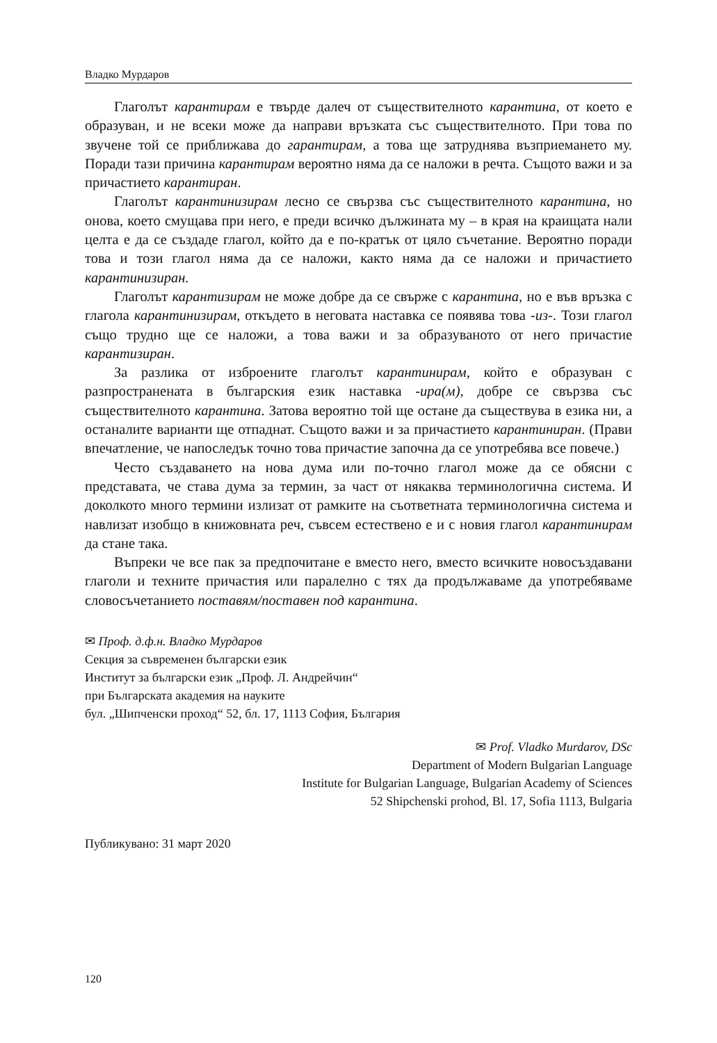Владко Мурдаров
Глаголът карантирам е твърде далеч от съществителното карантина, от което е образуван, и не всеки може да направи връзката със съществи­телното. При това по звучене той се приближава до гарантирам, а това ще затруднява възприемането му. Поради тази причина карантирам вероятно няма да се наложи в речта. Същото важи и за причастието карантиран.
Глаголът карантинизирам лесно се свързва със съществителното ка­рантина, но онова, което смущава при него, е преди всичко дължината му – в края на краищата нали целта е да се създаде глагол, който да е по-кра­тък от цяло съчетание. Вероятно поради това и този глагол няма да се на­ложи, както няма да се наложи и причастието карантинизиран.
Глаголът карантизирам не може добре да се свърже с карантина, но е във връзка с глагола карантинизирам, откъдето в неговата наставка се по­явява това -из-. Този глагол също трудно ще се наложи, а това важи и за образуваното от него причастие карантизиран.
За разлика от изброените глаголът карантинирам, който е образуван с разпространената в българския език наставка -ира(м), добре се свързва със съществителното карантина. Затова вероятно той ще остане да съществу­ва в езика ни, а останалите варианти ще отпаднат. Същото важи и за при­частието карантиниран. (Прави впечатление, че напоследък точно това причастие започна да се употребява все повече.)
Често създаването на нова дума или по-точно глагол може да се обясни с представата, че става дума за термин, за част от някаква терминологична система. И доколкото много термини излизат от рамките на съответната терминологична система и навлизат изобщо в книжовната реч, съвсем ес­тествено е и с новия глагол карантинирам да стане така.
Въпреки че все пак за предпочитане е вместо него, вместо всичките но­восъздавани глаголи и техните причастия или паралелно с тях да продъл­жаваме да употребяваме словосъчетанието поставям/поставен под каран­тина.
✉ Проф. д.ф.н. Владко Мурдаров
Секция за съвременен български език
Институт за български език „Проф. Л. Андрейчин“
при Българската академия на науките
бул. „Шипченски проход“ 52, бл. 17, 1113 София, България
✉ Prof. Vladko Murdarov, DSc
Department of Modern Bulgarian Language
Institute for Bulgarian Language, Bulgarian Academy of Sciences
52 Shipchenski prohod, Bl. 17, Sofia 1113, Bulgaria
Публикувано: 31 март 2020
120